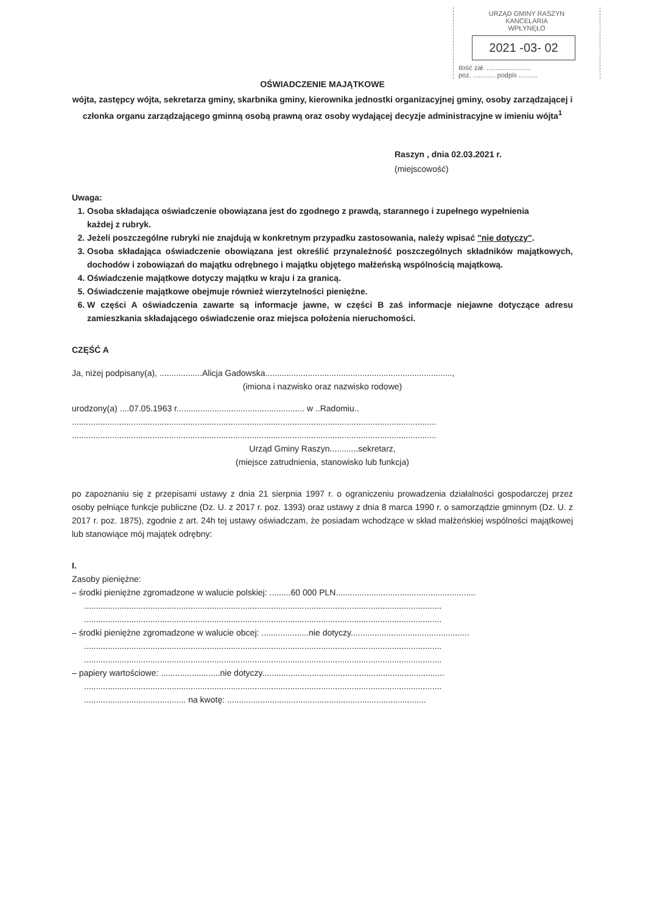URZĄD GMINY RASZYN
KANCELARIA
WPŁYNĘŁO
2021 -03- 02
Ilość zał. ........................
poz. ............ podpis ..........
OŚWIADCZENIE MAJĄTKOWE
wójta, zastępcy wójta, sekretarza gminy, skarbnika gminy, kierownika jednostki organizacyjnej gminy, osoby zarządzającej i członka organu zarządzającego gminną osobą prawną oraz osoby wydającej decyzje administracyjne w imieniu wójta<sup>1</sup>
Raszyn , dnia 02.03.2021 r.
(miejscowość)
Uwaga:
1. Osoba składająca oświadczenie obowiązana jest do zgodnego z prawdą, starannego i zupełnego wypełnienia
każdej z rubryk.
2. Jeżeli poszczególne rubryki nie znajdują w konkretnym przypadku zastosowania, należy wpisać "nie dotyczy".
3. Osoba składająca oświadczenie obowiązana jest określić przynależność poszczególnych składników majątkowych, dochodów i zobowiązań do majątku odrębnego i majątku objętego małżeńską wspólnością majątkową.
4. Oświadczenie majątkowe dotyczy majątku w kraju i za granicą.
5. Oświadczenie majątkowe obejmuje również wierzytelności pieniężne.
6. W części A oświadczenia zawarte są informacje jawne, w części B zaś informacje niejawne dotyczące adresu zamieszkania składającego oświadczenie oraz miejsca położenia nieruchomości.
CZĘŚĆ A
Ja, niżej podpisany(a), ..................Alicja Gadowska...............................................................................,
(imiona i nazwisko oraz nazwisko rodowe)
urodzony(a) ....07.05.1963 r...................................................... w ..Radomiu..
..........................................................................................................................................................
..........................................................................................................................................................
Urząd Gminy Raszyn............sekretarz,
(miejsce zatrudnienia, stanowisko lub funkcja)
po zapoznaniu się z przepisami ustawy z dnia 21 sierpnia 1997 r. o ograniczeniu prowadzenia działalności gospodarczej przez osoby pełniące funkcje publiczne (Dz. U. z 2017 r. poz. 1393) oraz ustawy z dnia 8 marca 1990 r. o samorządzie gminnym (Dz. U. z 2017 r. poz. 1875), zgodnie z art. 24h tej ustawy oświadczam, że posiadam wchodzące w skład małżeńskiej wspólności majątkowej lub stanowiące mój majątek odrębny:
I.
Zasoby pieniężne:
– środki pieniężne zgromadzone w walucie polskiej: .........60 000 PLN...........................................................
.......................................................................................................................................................
.......................................................................................................................................................
– środki pieniężne zgromadzone w walucie obcej: ....................nie dotyczy..................................................
.......................................................................................................................................................
.......................................................................................................................................................
– papiery wartościowe: .........................nie dotyczy.............................................................................
.......................................................................................................................................................
........................................... na kwotę: ....................................................................................